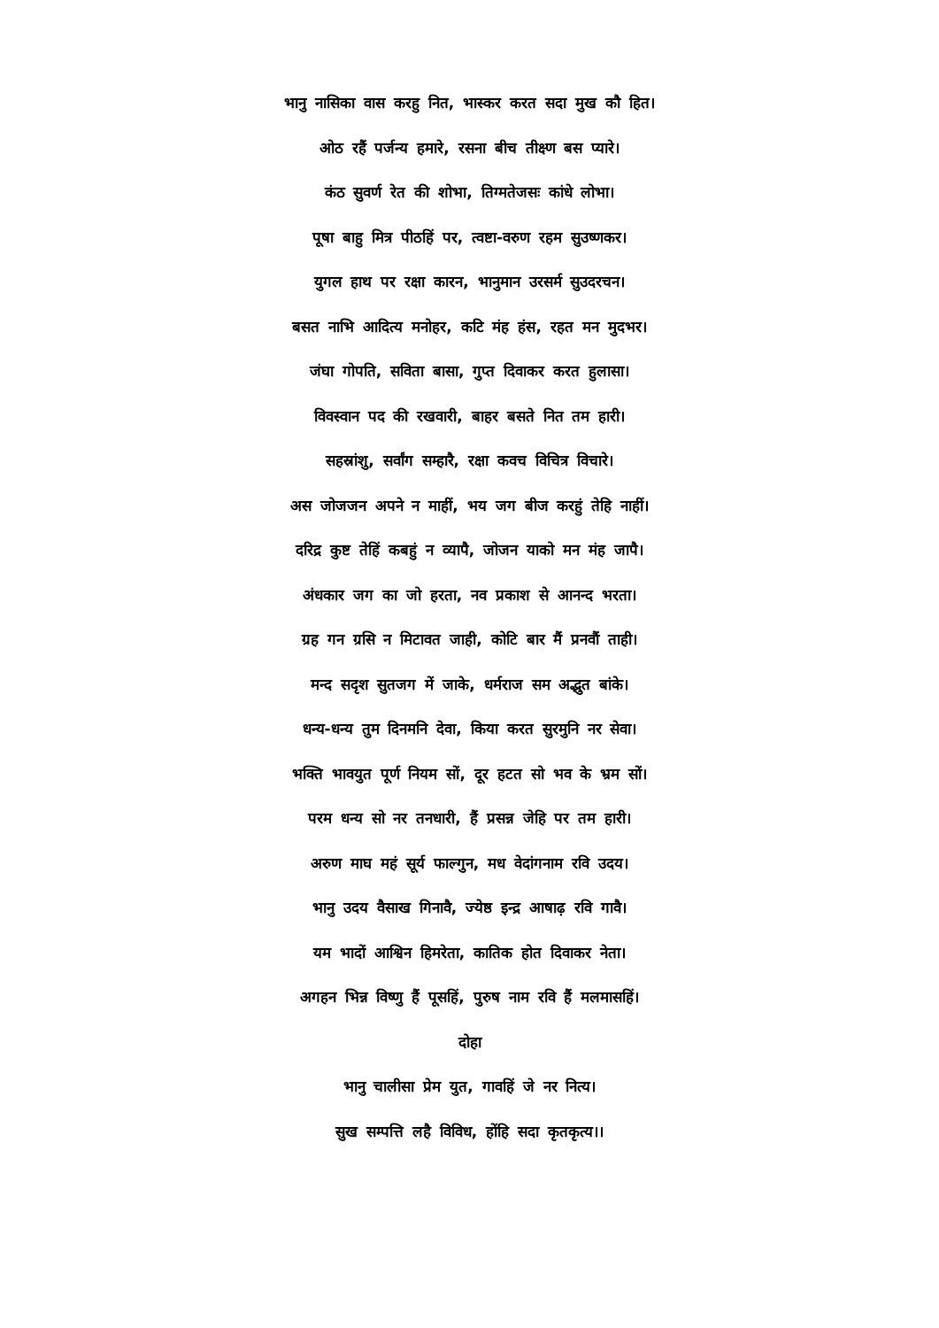भानु नासिका वास करहु नित, भास्कर करत सदा मुख कौ हित।
ओठ रहैं पर्जन्य हमारे, रसना बीच तीक्ष्ण बस प्यारे।
कंठ सुवर्ण रेत की शोभा, तिग्मतेजसः कांधे लोभा।
पूषा बाहु मित्र पीठहिं पर, त्वष्टा-वरुण रहम सुउष्णकर।
युगल हाथ पर रक्षा कारन, भानुमान उरसर्म सुउदरचन।
बसत नाभि आदित्य मनोहर, कटि मंह हंस, रहत मन मुदभर।
जंघा गोपति, सविता बासा, गुप्त दिवाकर करत हुलासा।
विवस्वान पद की रखवारी, बाहर बसते नित तम हारी।
सहस्रांशु, सर्वांग सम्हारै, रक्षा कवच विचित्र विचारे।
अस जोजजन अपने न माहीं, भय जग बीज करहुं तेहि नाहीं।
दरिद्र कुष्ट तेहिं कबहुं न व्यापै, जोजन याको मन मंह जापै।
अंधकार जग का जो हरता, नव प्रकाश से आनन्द भरता।
ग्रह गन ग्रसि न मिटावत जाही, कोटि बार मैं प्रनवौं ताही।
मन्द सदृश सुतजग में जाके, धर्मराज सम अद्भुत बांके।
धन्य-धन्य तुम दिनमनि देवा, किया करत सुरमुनि नर सेवा।
भक्ति भावयुत पूर्ण नियम सों, दूर हटत सो भव के भ्रम सों।
परम धन्य सो नर तनधारी, हैं प्रसन्न जेहि पर तम हारी।
अरुण माघ महं सूर्य फाल्गुन, मध वेदांगनाम रवि उदय।
भानु उदय वैसाख गिनावै, ज्येष्ठ इन्द्र आषाढ़ रवि गावै।
यम भादों आश्विन हिमरेता, कातिक होत दिवाकर नेता।
अगहन भिन्न विष्णु हैं पूसहिं, पुरुष नाम रवि हैं मलमासहिं।
दोहा
भानु चालीसा प्रेम युत, गावहिं जे नर नित्य।
सुख सम्पत्ति लहै विविध, होंहि सदा कृतकृत्य।।